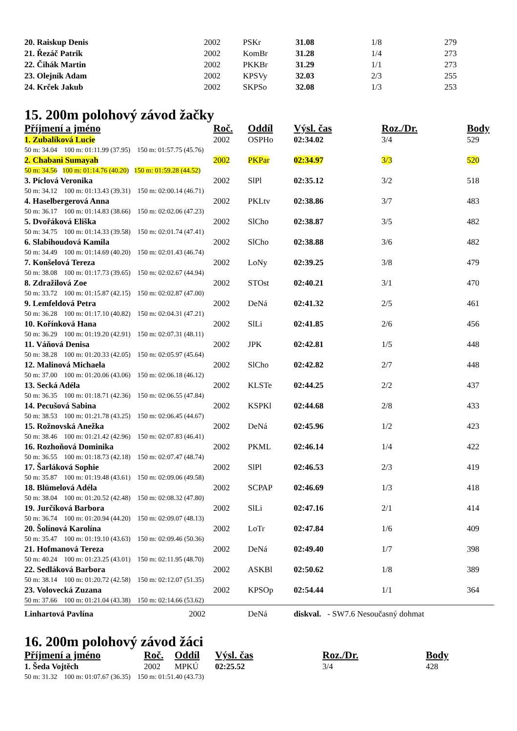| 20. Raiskup Denis | 2002 | PSKr | 31.08 | 1/8 | 279 |
| 21. Řezáč Patrik | 2002 | KomBr | 31.28 | 1/4 | 273 |
| 22. Čihák Martin | 2002 | PKKBr | 31.29 | 1/1 | 273 |
| 23. Olejník Adam | 2002 | KPSVy | 32.03 | 2/3 | 255 |
| 24. Krček Jakub | 2002 | SKPSo | 32.08 | 1/3 | 253 |
15. 200m polohový závod žačky
| Příjmení a jméno | | Roč. | Oddíl | Výsl. čas | Roz./Dr. | Body |
| --- | --- | --- | --- | --- | --- | --- |
| 1. Zubalíková Lucie | | 2002 | OSPHo | 02:34.02 | 3/4 | 529 |
| 50 m: 34.04 100 m: 01:11.99 (37.95) 150 m: 01:57.75 (45.76) | | | | | | |
| 2. Chabani Sumayah | | 2002 | PKPar | 02:34.97 | 3/3 | 520 |
| 50 m: 34.56 100 m: 01:14.76 (40.20) 150 m: 01:59.28 (44.52) | | | | | | |
| 3. Píclová Veronika | | 2002 | SlPl | 02:35.12 | 3/2 | 518 |
| 50 m: 34.12 100 m: 01:13.43 (39.31) 150 m: 02:00.14 (46.71) | | | | | | |
| 4. Haselbergerová Anna | | 2002 | PKLtv | 02:38.86 | 3/7 | 483 |
| 50 m: 36.17 100 m: 01:14.83 (38.66) 150 m: 02:02.06 (47.23) | | | | | | |
| 5. Dvořáková Eliška | | 2002 | SlCho | 02:38.87 | 3/5 | 482 |
| 50 m: 34.75 100 m: 01:14.33 (39.58) 150 m: 02:01.74 (47.41) | | | | | | |
| 6. Slabihoudová Kamila | | 2002 | SlCho | 02:38.88 | 3/6 | 482 |
| 50 m: 34.49 100 m: 01:14.69 (40.20) 150 m: 02:01.43 (46.74) | | | | | | |
| 7. Konšelová Tereza | | 2002 | LoNy | 02:39.25 | 3/8 | 479 |
| 50 m: 38.08 100 m: 01:17.73 (39.65) 150 m: 02:02.67 (44.94) | | | | | | |
| 8. Zdražilová Zoe | | 2002 | STOst | 02:40.21 | 3/1 | 470 |
| 50 m: 33.72 100 m: 01:15.87 (42.15) 150 m: 02:02.87 (47.00) | | | | | | |
| 9. Lemfeldová Petra | | 2002 | DeNá | 02:41.32 | 2/5 | 461 |
| 50 m: 36.28 100 m: 01:17.10 (40.82) 150 m: 02:04.31 (47.21) | | | | | | |
| 10. Kořínková Hana | | 2002 | SlLi | 02:41.85 | 2/6 | 456 |
| 50 m: 36.29 100 m: 01:19.20 (42.91) 150 m: 02:07.31 (48.11) | | | | | | |
| 11. Váňová Denisa | | 2002 | JPK | 02:42.81 | 1/5 | 448 |
| 50 m: 38.28 100 m: 01:20.33 (42.05) 150 m: 02:05.97 (45.64) | | | | | | |
| 12. Malinová Michaela | | 2002 | SlCho | 02:42.82 | 2/7 | 448 |
| 50 m: 37.00 100 m: 01:20.06 (43.06) 150 m: 02:06.18 (46.12) | | | | | | |
| 13. Secká Adéla | | 2002 | KLSTe | 02:44.25 | 2/2 | 437 |
| 50 m: 36.35 100 m: 01:18.71 (42.36) 150 m: 02:06.55 (47.84) | | | | | | |
| 14. Pecušová Sabina | | 2002 | KSPKl | 02:44.68 | 2/8 | 433 |
| 50 m: 38.53 100 m: 01:21.78 (43.25) 150 m: 02:06.45 (44.67) | | | | | | |
| 15. Rožnovská Anežka | | 2002 | DeNá | 02:45.96 | 1/2 | 423 |
| 50 m: 38.46 100 m: 01:21.42 (42.96) 150 m: 02:07.83 (46.41) | | | | | | |
| 16. Rozhoňová Dominika | | 2002 | PKML | 02:46.14 | 1/4 | 422 |
| 50 m: 36.55 100 m: 01:18.73 (42.18) 150 m: 02:07.47 (48.74) | | | | | | |
| 17. Šarláková Sophie | | 2002 | SlPl | 02:46.53 | 2/3 | 419 |
| 50 m: 35.87 100 m: 01:19.48 (43.61) 150 m: 02:09.06 (49.58) | | | | | | |
| 18. Blümelová Adéla | | 2002 | SCPAP | 02:46.69 | 1/3 | 418 |
| 50 m: 38.04 100 m: 01:20.52 (42.48) 150 m: 02:08.32 (47.80) | | | | | | |
| 19. Jurčíková Barbora | | 2002 | SlLi | 02:47.16 | 2/1 | 414 |
| 50 m: 36.74 100 m: 01:20.94 (44.20) 150 m: 02:09.07 (48.13) | | | | | | |
| 20. Šolínová Karolína | | 2002 | LoTr | 02:47.84 | 1/6 | 409 |
| 50 m: 35.47 100 m: 01:19.10 (43.63) 150 m: 02:09.46 (50.36) | | | | | | |
| 21. Hofmanová Tereza | | 2002 | DeNá | 02:49.40 | 1/7 | 398 |
| 50 m: 40.24 100 m: 01:23.25 (43.01) 150 m: 02:11.95 (48.70) | | | | | | |
| 22. Sedláková Barbora | | 2002 | ASKBl | 02:50.62 | 1/8 | 389 |
| 50 m: 38.14 100 m: 01:20.72 (42.58) 150 m: 02:12.07 (51.35) | | | | | | |
| 23. Volovecká Zuzana | | 2002 | KPSOp | 02:54.44 | 1/1 | 364 |
| 50 m: 37.66 100 m: 01:21.04 (43.38) 150 m: 02:14.66 (53.62) | | | | | | |
| Linhartová Pavlína | 2002 | | DeNá | diskval. - SW7.6 Nesoučasný dohmat | | |
16. 200m polohový závod žáci
| Příjmení a jméno | Roč. | Oddíl | Výsl. čas | Roz./Dr. | Body |
| --- | --- | --- | --- | --- | --- |
| 1. Šeda Vojtěch | 2002 | MPKÚ | 02:25.52 | 3/4 | 428 |
| 50 m: 31.32 100 m: 01:07.67 (36.35) 150 m: 01:51.40 (43.73) | | | | | |